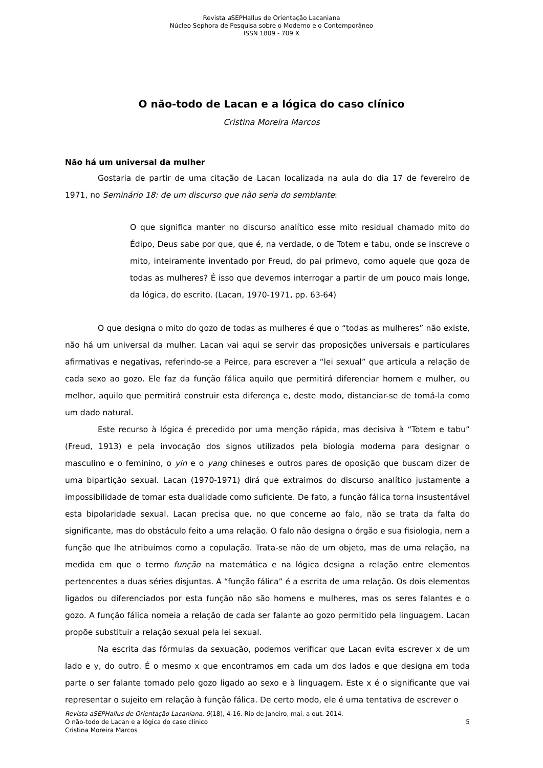Revista a SEPHallus de Orientação Lacaniana
Núcleo Sephora de Pesquisa sobre o Moderno e o Contemporâneo
ISSN 1809 - 709 X
O não-todo de Lacan e a lógica do caso clínico
Cristina Moreira Marcos
Não há um universal da mulher
Gostaria de partir de uma citação de Lacan localizada na aula do dia 17 de fevereiro de 1971, no Seminário 18: de um discurso que não seria do semblante:
O que significa manter no discurso analítico esse mito residual chamado mito do Édipo, Deus sabe por que, que é, na verdade, o de Totem e tabu, onde se inscreve o mito, inteiramente inventado por Freud, do pai primevo, como aquele que goza de todas as mulheres? É isso que devemos interrogar a partir de um pouco mais longe, da lógica, do escrito. (Lacan, 1970-1971, pp. 63-64)
O que designa o mito do gozo de todas as mulheres é que o “todas as mulheres” não existe, não há um universal da mulher. Lacan vai aqui se servir das proposições universais e particulares afirmativas e negativas, referindo-se a Peirce, para escrever a “lei sexual” que articula a relação de cada sexo ao gozo. Ele faz da função fálica aquilo que permitirá diferenciar homem e mulher, ou melhor, aquilo que permitirá construir esta diferença e, deste modo, distanciar-se de tomá-la como um dado natural.
Este recurso à lógica é precedido por uma menção rápida, mas decisiva à “Totem e tabu” (Freud, 1913) e pela invocação dos signos utilizados pela biologia moderna para designar o masculino e o feminino, o yin e o yang chineses e outros pares de oposição que buscam dizer de uma bipartição sexual. Lacan (1970-1971) dirá que extraimos do discurso analítico justamente a impossibilidade de tomar esta dualidade como suficiente. De fato, a função fálica torna insustentável esta bipolaridade sexual. Lacan precisa que, no que concerne ao falo, não se trata da falta do significante, mas do obstáculo feito a uma relação. O falo não designa o órgão e sua fisiologia, nem a função que lhe atribuímos como a copulação. Trata-se não de um objeto, mas de uma relação, na medida em que o termo função na matemática e na lógica designa a relação entre elementos pertencentes a duas séries disjuntas. A “função fálica” é a escrita de uma relação. Os dois elementos ligados ou diferenciados por esta função não são homens e mulheres, mas os seres falantes e o gozo. A função fálica nomeia a relação de cada ser falante ao gozo permitido pela linguagem. Lacan propõe substituir a relação sexual pela lei sexual.
Na escrita das fórmulas da sexuação, podemos verificar que Lacan evita escrever x de um lado e y, do outro. É o mesmo x que encontramos em cada um dos lados e que designa em toda parte o ser falante tomado pelo gozo ligado ao sexo e à linguagem. Este x é o significante que vai representar o sujeito em relação à função fálica. De certo modo, ele é uma tentativa de escrever o
Revista aSEPHallus de Orientação Lacaniana, 9(18), 4-16. Rio de Janeiro, mai. a out. 2014.
5 O não-todo de Lacan e a lógica do caso clínico
Cristina Moreira Marcos